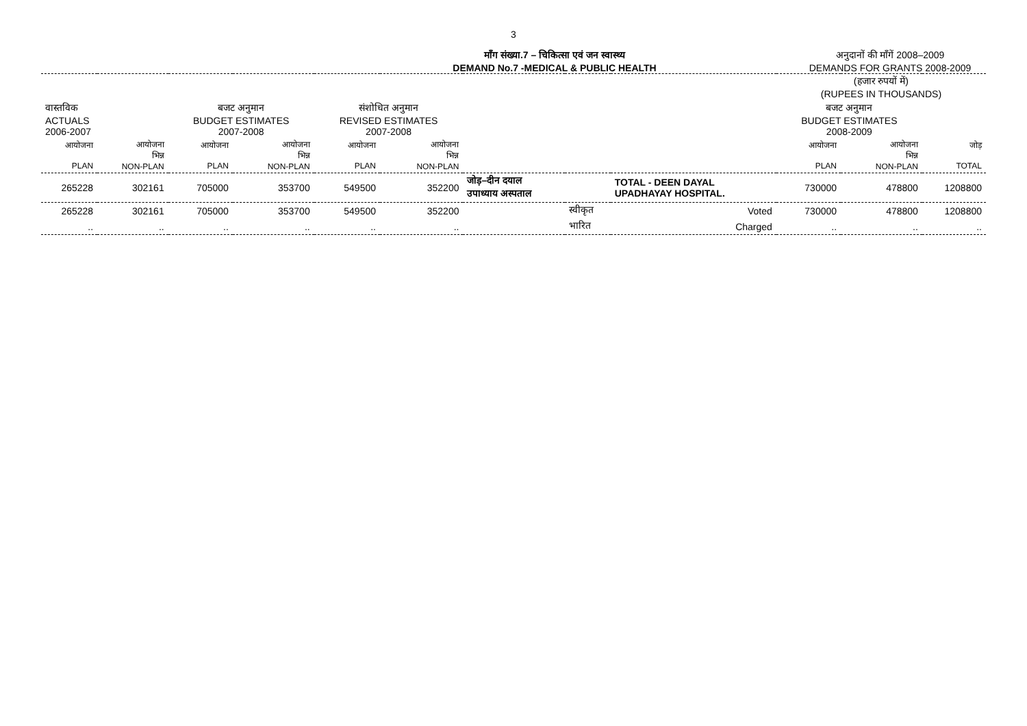3
माँग संख्या.7 – चिकित्सा एवं जन स्वास्थ्य
DEMAND No.7 -MEDICAL & PUBLIC HEALTH
अनुदानों की माँगें 2008–2009
DEMANDS FOR GRANTS 2008-2009
| | | | | | | | | | (हजार रुपयों में) (RUPEES IN THOUSANDS) | | |
| वास्तविक ACTUALS 2006-2007 | | बजट अनुमान BUDGET ESTIMATES 2007-2008 | | संशोधित अनुमान REVISED ESTIMATES 2007-2008 | | | | | बजट अनुमान BUDGET ESTIMATES 2008-2009 | | |
| आयोजना PLAN | आयोजना भिन्न NON-PLAN | आयोजना PLAN | आयोजना भिन्न NON-PLAN | आयोजना PLAN | आयोजना भिन्न NON-PLAN | | | | आयोजना PLAN | आयोजना भिन्न NON-PLAN | जोड़ TOTAL |
| 265228 | 302161 | 705000 | 353700 | 549500 | 352200 | जोड़–दीन दयाल उपाध्याय अस्पताल | | TOTAL - DEEN DAYAL UPADHAYAY HOSPITAL. | 730000 | 478800 | 1208800 |
| 265228 | 302161 | 705000 | 353700 | 549500 | 352200 | | स्वीकृत | Voted | 730000 | 478800 | 1208800 |
| .. | .. | .. | .. | .. | .. | | भारित | Charged | .. | .. | .. |